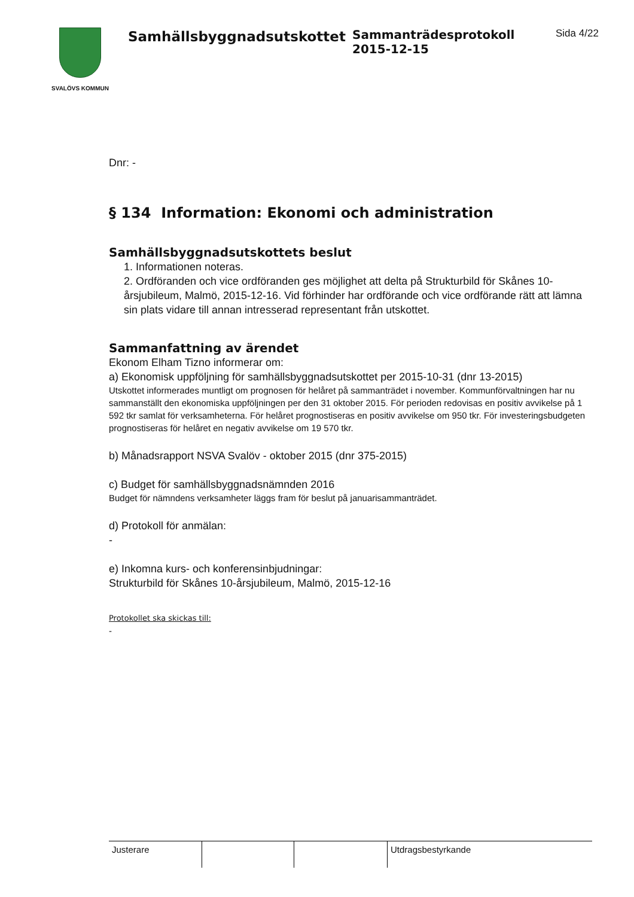SVALÖVS KOMMUN
Samhällsbyggnadsutskottet
Sammanträdesprotokoll
2015-12-15
Sida 4/22
Dnr: -
§ 134 Information: Ekonomi och administration
Samhällsbyggnadsutskottets beslut
1. Informationen noteras.
2. Ordföranden och vice ordföranden ges möjlighet att delta på Strukturbild för Skånes 10-årsjubileum, Malmö, 2015-12-16. Vid förhinder har ordförande och vice ordförande rätt att lämna sin plats vidare till annan intresserad representant från utskottet.
Sammanfattning av ärendet
Ekonom Elham Tizno informerar om:
a) Ekonomisk uppföljning för samhällsbyggnadsutskottet per 2015-10-31 (dnr 13-2015)
Utskottet informerades muntligt om prognosen för helåret på sammanträdet i november. Kommunförvaltningen har nu sammanställt den ekonomiska uppföljningen per den 31 oktober 2015. För perioden redovisas en positiv avvikelse på 1 592 tkr samlat för verksamheterna. För helåret prognostiseras en positiv avvikelse om 950 tkr. För investeringsbudgeten prognostiseras för helåret en negativ avvikelse om 19 570 tkr.
b) Månadsrapport NSVA Svalöv - oktober 2015 (dnr 375-2015)
c) Budget för samhällsbyggnadsnämnden 2016
Budget för nämndens verksamheter läggs fram för beslut på januarisammanträdet.
d) Protokoll för anmälan:
-
e) Inkomna kurs- och konferensinbjudningar:
Strukturbild för Skånes 10-årsjubileum, Malmö, 2015-12-16
Protokollet ska skickas till:
-
| Justerare | | | Utdragsbestyrkande |